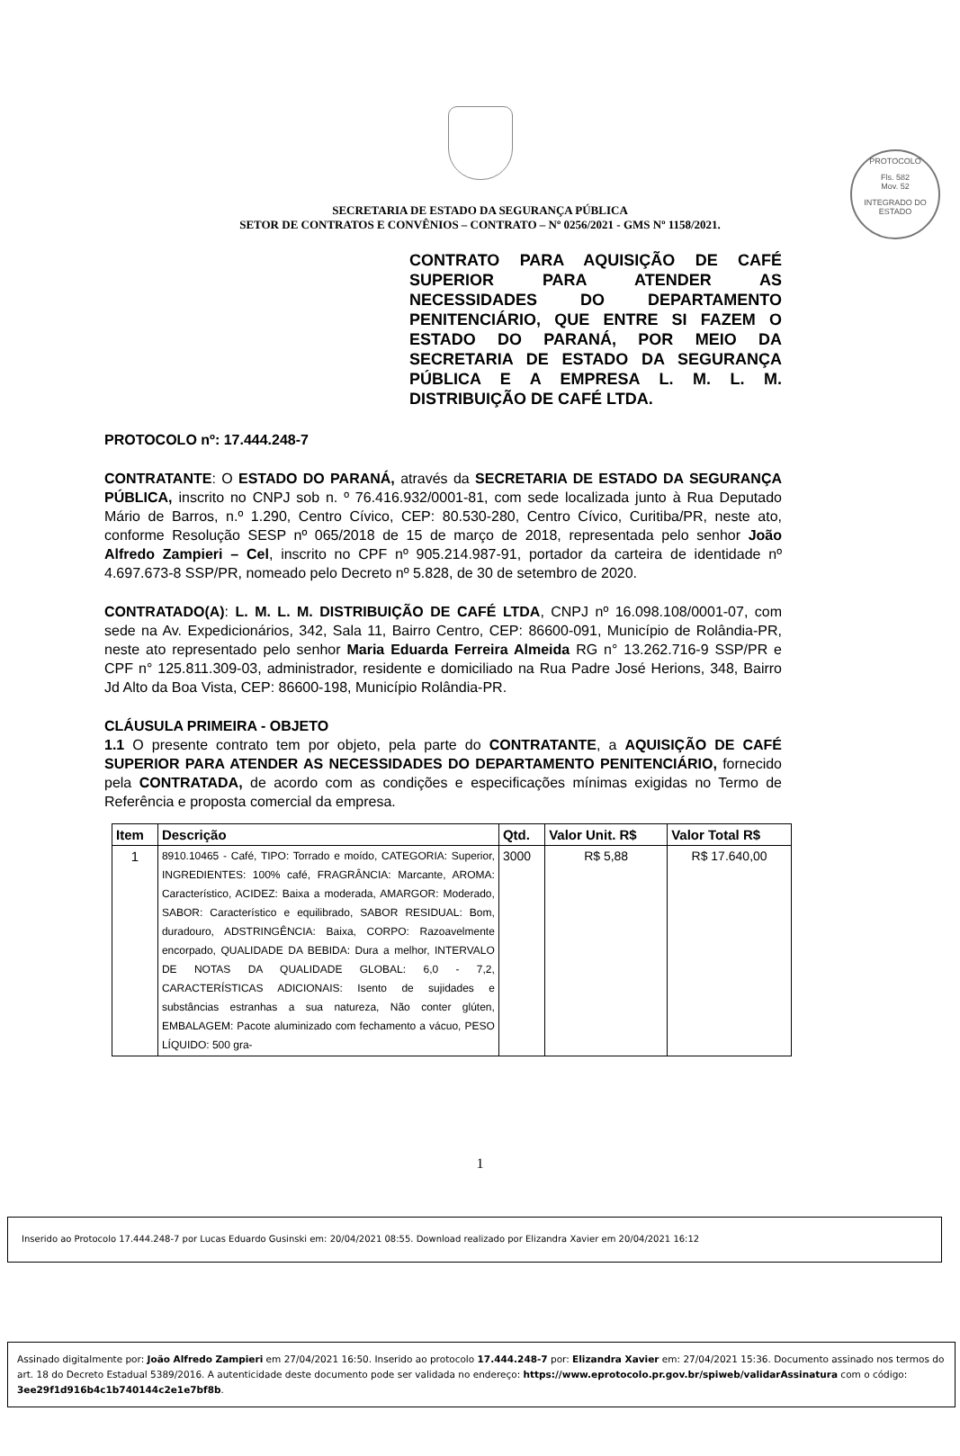PROTOCOLO
Fls. 582
Mov. 52
INTEGRADO DO ESTADO
SECRETARIA DE ESTADO DA SEGURANÇA PÚBLICA
SETOR DE CONTRATOS E CONVÊNIOS – CONTRATO – Nº 0256/2021 - GMS Nº 1158/2021.
CONTRATO PARA AQUISIÇÃO DE CAFÉ SUPERIOR PARA ATENDER AS NECESSIDADES DO DEPARTAMENTO PENITENCIÁRIO, QUE ENTRE SI FAZEM O ESTADO DO PARANÁ, POR MEIO DA SECRETARIA DE ESTADO DA SEGURANÇA PÚBLICA E A EMPRESA L. M. L. M. DISTRIBUIÇÃO DE CAFÉ LTDA.
PROTOCOLO nº: 17.444.248-7
CONTRATANTE: O ESTADO DO PARANÁ, através da SECRETARIA DE ESTADO DA SEGURANÇA PÚBLICA, inscrito no CNPJ sob n. º 76.416.932/0001-81, com sede localizada junto à Rua Deputado Mário de Barros, n.º 1.290, Centro Cívico, CEP: 80.530-280, Centro Cívico, Curitiba/PR, neste ato, conforme Resolução SESP nº 065/2018 de 15 de março de 2018, representada pelo senhor João Alfredo Zampieri – Cel, inscrito no CPF nº 905.214.987-91, portador da carteira de identidade nº 4.697.673-8 SSP/PR, nomeado pelo Decreto nº 5.828, de 30 de setembro de 2020.
CONTRATADO(A): L. M. L. M. DISTRIBUIÇÃO DE CAFÉ LTDA, CNPJ nº 16.098.108/0001-07, com sede na Av. Expedicionários, 342, Sala 11, Bairro Centro, CEP: 86600-091, Município de Rolândia-PR, neste ato representado pelo senhor Maria Eduarda Ferreira Almeida RG n° 13.262.716-9 SSP/PR e CPF n° 125.811.309-03, administrador, residente e domiciliado na Rua Padre José Herions, 348, Bairro Jd Alto da Boa Vista, CEP: 86600-198, Município Rolândia-PR.
CLÁUSULA PRIMEIRA - OBJETO
1.1 O presente contrato tem por objeto, pela parte do CONTRATANTE, a AQUISIÇÃO DE CAFÉ SUPERIOR PARA ATENDER AS NECESSIDADES DO DEPARTAMENTO PENITENCIÁRIO, fornecido pela CONTRATADA, de acordo com as condições e especificações mínimas exigidas no Termo de Referência e proposta comercial da empresa.
| Item | Descrição | Qtd. | Valor Unit. R$ | Valor Total R$ |
| --- | --- | --- | --- | --- |
| 1 | 8910.10465 - Café, TIPO: Torrado e moído, CATEGORIA: Superior, INGREDIENTES: 100% café, FRAGRÂNCIA: Marcante, AROMA: Característico, ACIDEZ: Baixa a moderada, AMARGOR: Moderado, SABOR: Característico e equilibrado, SABOR RESIDUAL: Bom, duradouro, ADSTRINGÊNCIA: Baixa, CORPO: Razoavelmente encorpado, QUALIDADE DA BEBIDA: Dura a melhor, INTERVALO DE NOTAS DA QUALIDADE GLOBAL: 6,0 - 7,2, CARACTERÍSTICAS ADICIONAIS: Isento de sujidades e substâncias estranhas a sua natureza, Não conter glúten, EMBALAGEM: Pacote aluminizado com fechamento a vácuo, PESO LÍQUIDO: 500 gra- | 3000 | R$ 5,88 | R$ 17.640,00 |
1
Inserido ao Protocolo 17.444.248-7 por Lucas Eduardo Gusinski em: 20/04/2021 08:55. Download realizado por Elizandra Xavier em 20/04/2021 16:12
Assinado digitalmente por: João Alfredo Zampieri em 27/04/2021 16:50. Inserido ao protocolo 17.444.248-7 por: Elizandra Xavier em: 27/04/2021 15:36. Documento assinado nos termos do art. 18 do Decreto Estadual 5389/2016. A autenticidade deste documento pode ser validada no endereço: https://www.eprotocolo.pr.gov.br/spiweb/validarAssinatura com o código: 3ee29f1d916b4c1b740144c2e1e7bf8b.